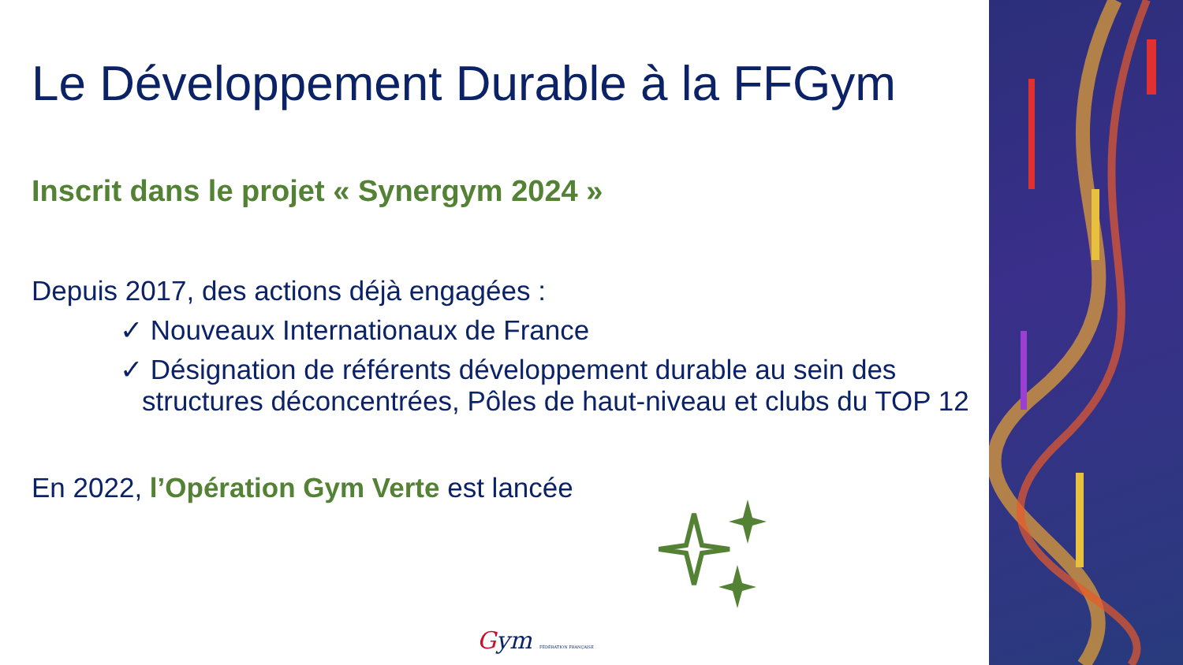Le Développement Durable à la FFGym
Inscrit dans le projet « Synergym 2024 »
Depuis 2017, des actions déjà engagées :
✓ Nouveaux Internationaux de France
✓ Désignation de référents développement durable au sein des structures déconcentrées, Pôles de haut-niveau et clubs du TOP 12
En 2022, l’Opération Gym Verte est lancée
Gym FÉDÉRATION FRANÇAISE